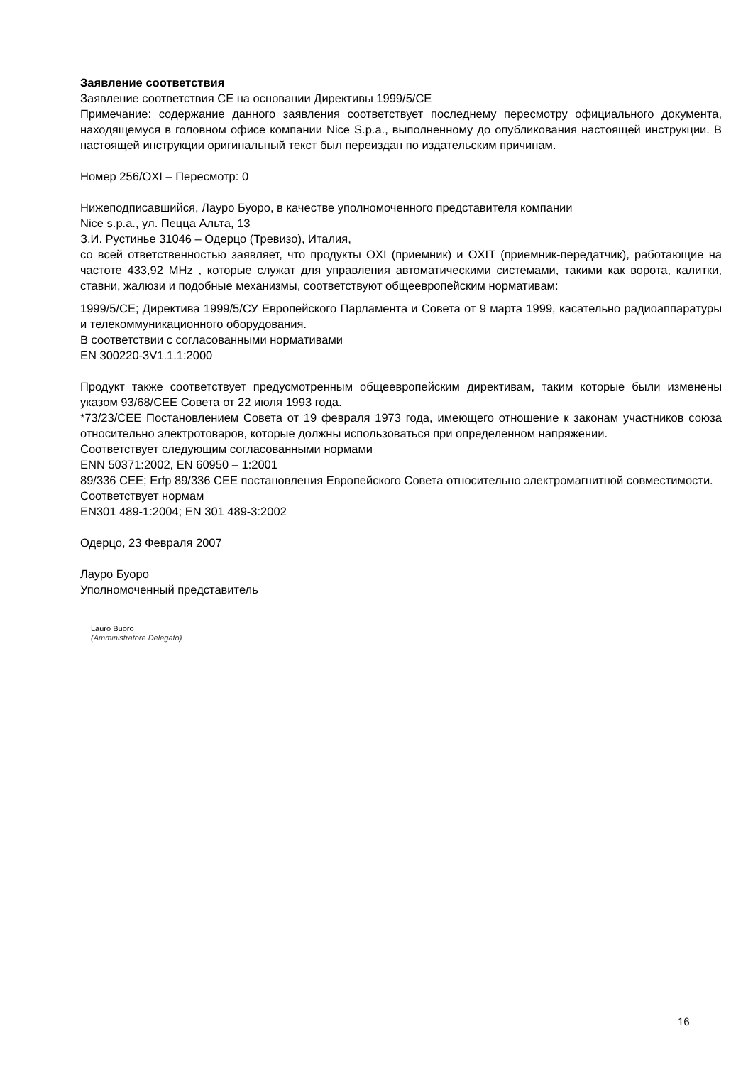Заявление соответствия
Заявление соответствия CE на основании Директивы 1999/5/CE
Примечание: содержание данного заявления соответствует последнему пересмотру официального документа, находящемуся в головном офисе компании Nice S.p.a., выполненному до опубликования настоящей инструкции. В настоящей инструкции оригинальный текст был переиздан по издательским причинам.
Номер 256/OXI – Пересмотр: 0
Нижеподписавшийся, Лауро Буоро, в качестве уполномоченного представителя компании
Nice s.p.a., ул. Пецца Альта, 13
З.И. Рустинье 31046 – Одерцо (Тревизо), Италия,
со всей ответственностью заявляет, что продукты OXI (приемник) и OXIT (приемник-передатчик), работающие на частоте 433,92 MHz , которые служат для управления автоматическими системами, такими как ворота, калитки, ставни, жалюзи и подобные механизмы, соответствуют общеевропейским нормативам:
1999/5/CE; Директива 1999/5/СУ Европейского Парламента и Совета от 9 марта 1999, касательно радиоаппаратуры и телекоммуникационного оборудования.
В соответствии с согласованными нормативами
EN 300220-3V1.1.1:2000
Продукт также соответствует предусмотренным общеевропейским директивам, таким которые были изменены указом 93/68/CEE Совета от 22 июля 1993 года.
*73/23/CEE Постановлением Совета от 19 февраля 1973 года, имеющего отношение к законам участников союза относительно электротоваров, которые должны использоваться при определенном напряжении.
Соответствует следующим согласованными нормами
ENN 50371:2002, EN 60950 – 1:2001
89/336 CEE; Erfp 89/336 CEE постановления Европейского Совета относительно электромагнитной совместимости.
Соответствует нормам
EN301 489-1:2004; EN 301 489-3:2002
Одерцо, 23 Февраля 2007
Лауро Буоро
Уполномоченный представитель
Lauro Buoro
(Amministratore Delegato)
16